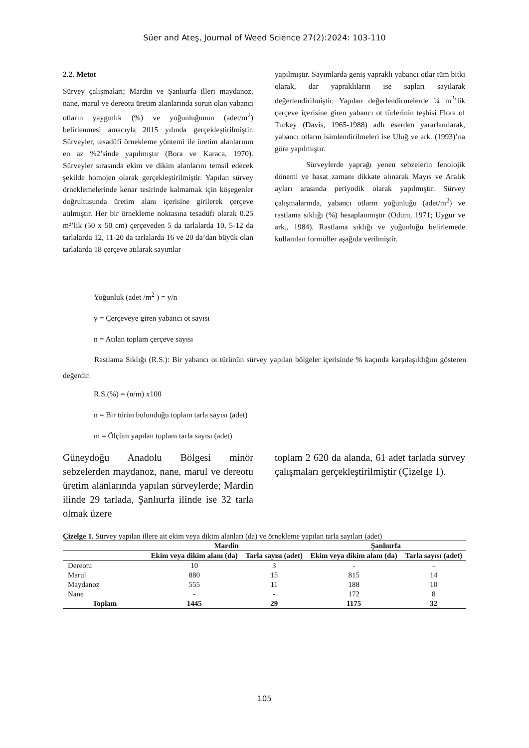Süer and Ateş, Journal of Weed Science 27(2):2024: 103-110
2.2. Metot
Sürvey çalışmaları; Mardin ve Şanlıurfa illeri maydanoz, nane, marul ve dereotu üretim alanlarında sorun olan yabancı otların yaygınlık (%) ve yoğunluğunun (adet/m<sup>2</sup>) belirlenmesi amacıyla 2015 yılında gerçekleştirilmiştir. Sürveyler, tesadüfi örnekleme yöntemi ile üretim alanlarının en az %2’sinde yapılmıştır (Bora ve Karaca, 1970). Sürveyler sırasında ekim ve dikim alanlarını temsil edecek şekilde homojen olarak gerçekleştirilmiştir. Yapılan sürvey örneklemelerinde kenar tesirinde kalmamak için köşegenler doğrultusunda üretim alanı içerisine girilerek çerçeve atılmıştır. Her bir örnekleme noktasına tesadüfi olarak 0.25 m²’lik (50 x 50 cm) çerçeveden 5 da tarlalarda 10, 5-12 da tarlalarda 12, 11-20 da tarlalarda 16 ve 20 da’dan büyük olan tarlalarda 18 çerçeve atılarak sayımlar
yapılmıştır. Sayımlarda geniş yapraklı yabancı otlar tüm bitki olarak, dar yapraklıların ise sapları sayılarak değerlendirilmiştir. Yapılan değerlendirmelerde ¼ m<sup>2</sup>’lik çerçeve içerisine giren yabancı ot türlerinin teşhisi Flora of Turkey (Davis, 1965-1988) adlı eserden yararlanılarak, yabancı otların isimlendirilmeleri ise Uluğ ve ark. (1993)’na göre yapılmıştır.
Sürveylerde yaprağı yenen sebzelerin fenolojik dönemi ve hasat zamanı dikkate alınarak Mayıs ve Aralık ayları arasında periyodik olarak yapılmıştır. Sürvey çalışmalarında, yabancı otların yoğunluğu (adet/m<sup>2</sup>) ve rastlama sıklığı (%) hesaplanmıştır (Odum, 1971; Uygur ve ark., 1984). Rastlama sıklığı ve yoğunluğu belirlemede kullanılan formüller aşağıda verilmiştir.
Yoğunluk (adet /m<sup>2</sup> ) = y/n
y = Çerçeveye giren yabancı ot sayısı
n = Atılan toplam çerçeve sayısı
Rastlama Sıklığı (R.S.): Bir yabancı ot türünün sürvey yapılan bölgeler içerisinde % kaçında karşılaşıldığını gösteren değerdir.
R.S.(%) = (n/m) x100
n = Bir türün bulunduğu toplam tarla sayısı (adet)
m = Ölçüm yapılan toplam tarla sayısı (adet)
Güneydoğu Anadolu Bölgesi minör sebzelerden maydanoz, nane, marul ve dereotu üretim alanlarında yapılan sürveylerde; Mardin ilinde 29 tarlada, Şanlıurfa ilinde ise 32 tarla olmak üzere
toplam 2 620 da alanda, 61 adet tarlada sürvey çalışmaları gerçekleştirilmiştir (Çizelge 1).
Çizelge 1. Sürvey yapılan illere ait ekim veya dikim alanları (da) ve örnekleme yapılan tarla sayıları (adet)
| | Mardin | | Şanlıurfa | |
| --- | --- | --- | --- | --- |
| | Ekim veya dikim alanı (da) | Tarla sayısı (adet) | Ekim veya dikim alanı (da) | Tarla sayısı (adet) |
| Dereotu | 10 | 3 | - | - |
| Marul | 880 | 15 | 815 | 14 |
| Maydanoz | 555 | 11 | 188 | 10 |
| Nane | - | - | 172 | 8 |
| Toplam | 1445 | 29 | 1175 | 32 |
105